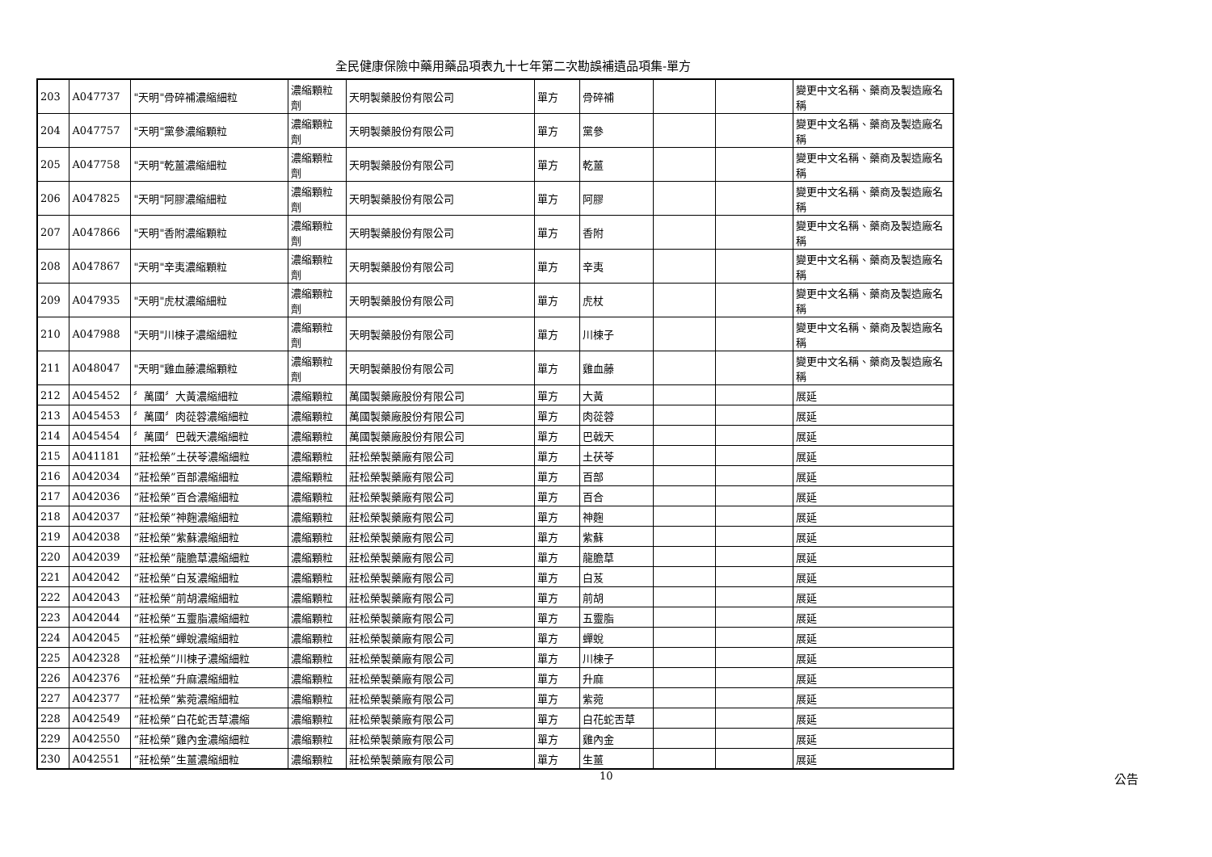全民健康保險中藥用藥品項表九十七年第二次勘誤補遺品項集-單方
| 203 | A047737 | "天明"骨碎補濃縮細粒 | 濃縮顆粒劑 | 天明製藥股份有限公司 | 單方 | 骨碎補 | | | 變更中文名稱、藥商及製造廠名稱 |
| 204 | A047757 | "天明"黨參濃縮顆粒 | 濃縮顆粒劑 | 天明製藥股份有限公司 | 單方 | 黨參 | | | 變更中文名稱、藥商及製造廠名稱 |
| 205 | A047758 | "天明"乾薑濃縮細粒 | 濃縮顆粒劑 | 天明製藥股份有限公司 | 單方 | 乾薑 | | | 變更中文名稱、藥商及製造廠名稱 |
| 206 | A047825 | "天明"阿膠濃縮細粒 | 濃縮顆粒劑 | 天明製藥股份有限公司 | 單方 | 阿膠 | | | 變更中文名稱、藥商及製造廠名稱 |
| 207 | A047866 | "天明"香附濃縮顆粒 | 濃縮顆粒劑 | 天明製藥股份有限公司 | 單方 | 香附 | | | 變更中文名稱、藥商及製造廠名稱 |
| 208 | A047867 | "天明"辛夷濃縮顆粒 | 濃縮顆粒劑 | 天明製藥股份有限公司 | 單方 | 辛夷 | | | 變更中文名稱、藥商及製造廠名稱 |
| 209 | A047935 | "天明"虎杖濃縮細粒 | 濃縮顆粒劑 | 天明製藥股份有限公司 | 單方 | 虎杖 | | | 變更中文名稱、藥商及製造廠名稱 |
| 210 | A047988 | "天明"川楝子濃縮細粒 | 濃縮顆粒劑 | 天明製藥股份有限公司 | 單方 | 川楝子 | | | 變更中文名稱、藥商及製造廠名稱 |
| 211 | A048047 | "天明"雞血藤濃縮顆粒 | 濃縮顆粒劑 | 天明製藥股份有限公司 | 單方 | 雞血藤 | | | 變更中文名稱、藥商及製造廠名稱 |
| 212 | A045452 | 〞萬國〞大黃濃縮細粒 | 濃縮顆粒 | 萬國製藥廠股份有限公司 | 單方 | 大黃 | | | 展延 |
| 213 | A045453 | 〞萬國〞肉蓯蓉濃縮細粒 | 濃縮顆粒 | 萬國製藥廠股份有限公司 | 單方 | 肉蓯蓉 | | | 展延 |
| 214 | A045454 | 〞萬國〞巴戟天濃縮細粒 | 濃縮顆粒 | 萬國製藥廠股份有限公司 | 單方 | 巴戟天 | | | 展延 |
| 215 | A041181 | ”莊松榮”土茯苓濃縮細粒 | 濃縮顆粒 | 莊松榮製藥廠有限公司 | 單方 | 土茯苓 | | | 展延 |
| 216 | A042034 | ”莊松榮”百部濃縮細粒 | 濃縮顆粒 | 莊松榮製藥廠有限公司 | 單方 | 百部 | | | 展延 |
| 217 | A042036 | ”莊松榮”百合濃縮細粒 | 濃縮顆粒 | 莊松榮製藥廠有限公司 | 單方 | 百合 | | | 展延 |
| 218 | A042037 | ”莊松榮”神麴濃縮細粒 | 濃縮顆粒 | 莊松榮製藥廠有限公司 | 單方 | 神麴 | | | 展延 |
| 219 | A042038 | ”莊松榮”紫蘇濃縮細粒 | 濃縮顆粒 | 莊松榮製藥廠有限公司 | 單方 | 紫蘇 | | | 展延 |
| 220 | A042039 | ”莊松榮”龍膽草濃縮細粒 | 濃縮顆粒 | 莊松榮製藥廠有限公司 | 單方 | 龍膽草 | | | 展延 |
| 221 | A042042 | ”莊松榮”白芨濃縮細粒 | 濃縮顆粒 | 莊松榮製藥廠有限公司 | 單方 | 白芨 | | | 展延 |
| 222 | A042043 | ”莊松榮”前胡濃縮細粒 | 濃縮顆粒 | 莊松榮製藥廠有限公司 | 單方 | 前胡 | | | 展延 |
| 223 | A042044 | ”莊松榮”五靈脂濃縮細粒 | 濃縮顆粒 | 莊松榮製藥廠有限公司 | 單方 | 五靈脂 | | | 展延 |
| 224 | A042045 | ”莊松榮”蟬蛻濃縮細粒 | 濃縮顆粒 | 莊松榮製藥廠有限公司 | 單方 | 蟬蛻 | | | 展延 |
| 225 | A042328 | ”莊松榮”川楝子濃縮細粒 | 濃縮顆粒 | 莊松榮製藥廠有限公司 | 單方 | 川楝子 | | | 展延 |
| 226 | A042376 | ”莊松榮”升麻濃縮細粒 | 濃縮顆粒 | 莊松榮製藥廠有限公司 | 單方 | 升麻 | | | 展延 |
| 227 | A042377 | ”莊松榮”紫菀濃縮細粒 | 濃縮顆粒 | 莊松榮製藥廠有限公司 | 單方 | 紫菀 | | | 展延 |
| 228 | A042549 | ”莊松榮”白花蛇舌草濃縮 | 濃縮顆粒 | 莊松榮製藥廠有限公司 | 單方 | 白花蛇舌草 | | | 展延 |
| 229 | A042550 | ”莊松榮”雞內金濃縮細粒 | 濃縮顆粒 | 莊松榮製藥廠有限公司 | 單方 | 雞內金 | | | 展延 |
| 230 | A042551 | ”莊松榮”生薑濃縮細粒 | 濃縮顆粒 | 莊松榮製藥廠有限公司 | 單方 | 生薑 | | | 展延 |
10 公告